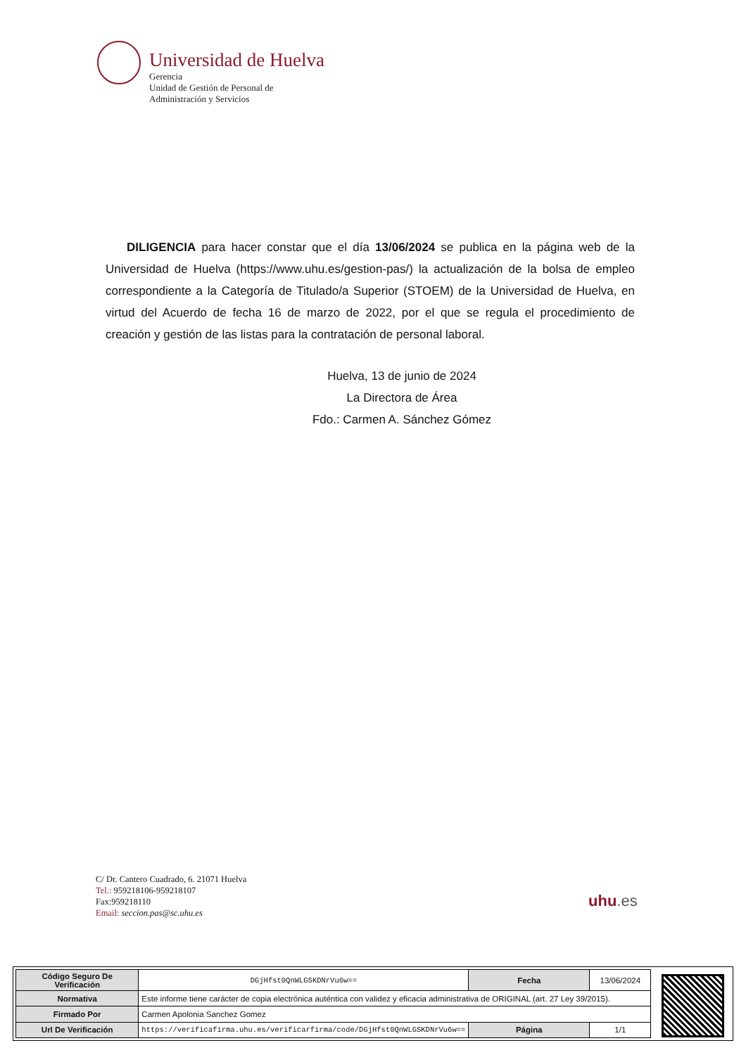Universidad de Huelva
Gerencia
Unidad de Gestión de Personal de
Administración y Servicios
DILIGENCIA para hacer constar que el día 13/06/2024 se publica en la página web de la Universidad de Huelva (https://www.uhu.es/gestion-pas/) la actualización de la bolsa de empleo correspondiente a la Categoría de Titulado/a Superior (STOEM) de la Universidad de Huelva, en virtud del Acuerdo de fecha 16 de marzo de 2022, por el que se regula el procedimiento de creación y gestión de las listas para la contratación de personal laboral.
Huelva, 13 de junio de 2024
La Directora de Área
Fdo.: Carmen A. Sánchez Gómez
C/ Dr. Cantero Cuadrado, 6. 21071 Huelva
Tel.: 959218106-959218107
Fax:959218110
Email: seccion.pas@sc.uhu.es
uhu.es
| Código Seguro De Verificación | DGjHfst0QnWLGSKDNrVu6w== | Fecha | 13/06/2024 |
| Normativa | Este informe tiene carácter de copia electrónica auténtica con validez y eficacia administrativa de ORIGINAL (art. 27 Ley 39/2015). | | |
| Firmado Por | Carmen Apolonia Sanchez Gomez | | |
| Url De Verificación | https://verificafirma.uhu.es/verificarfirma/code/DGjHfst0QnWLGSKDNrVu6w== | Página | 1/1 |